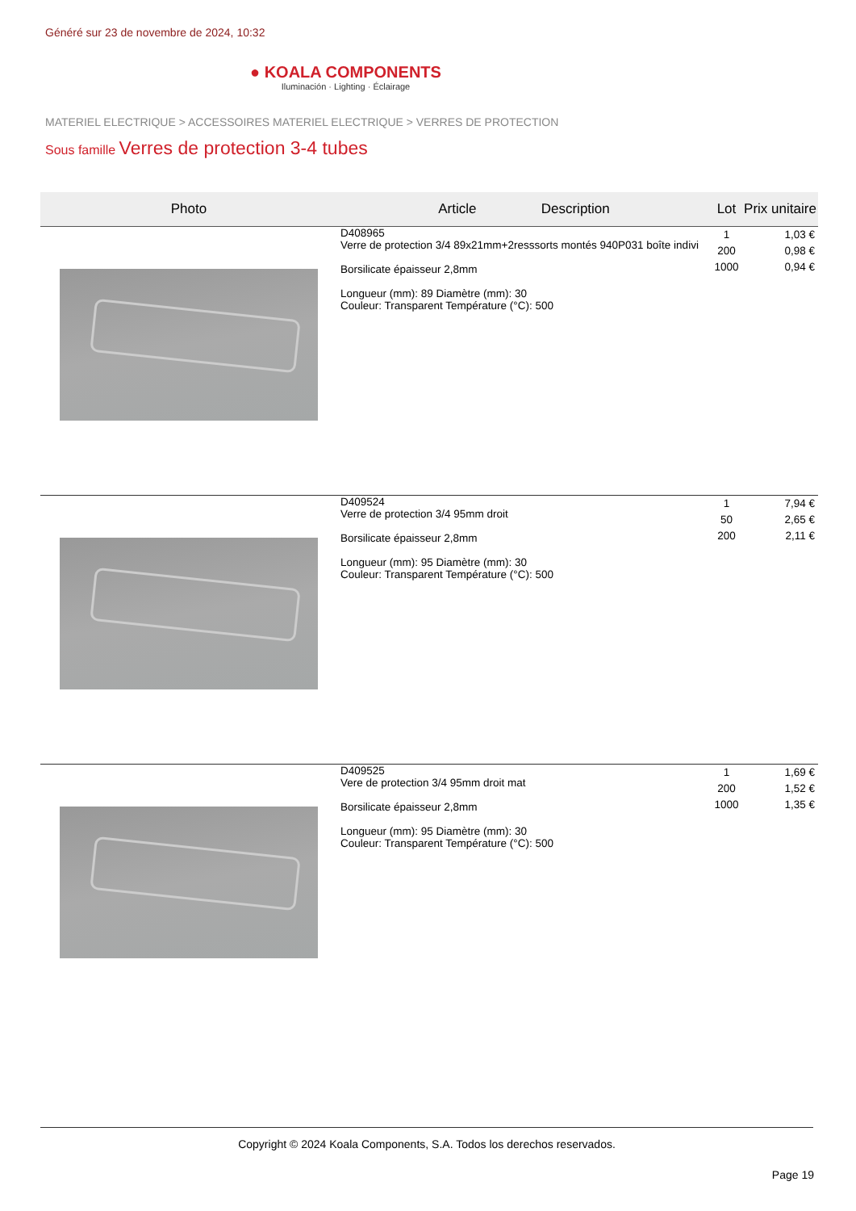Généré sur 23 de novembre de 2024, 10:32
● KOALA COMPONENTS
Iluminación · Lighting · Éclairage
MATERIEL ELECTRIQUE > ACCESSOIRES MATERIEL ELECTRIQUE > VERRES DE PROTECTION
Sous famille Verres de protection 3-4 tubes
| Photo | Article Description | Lot | Prix unitaire |
| --- | --- | --- | --- |
| | D408965 Verre de protection 3/4 89x21mm+2resssorts montés 940P031 boîte indivi Borsilicate épaisseur 2,8mm Longueur (mm): 89 Diamètre (mm): 30 Couleur: Transparent Température (°C): 500 | 1 200 1000 | 1,03 € 0,98 € 0,94 € |
| | D409524 Verre de protection 3/4 95mm droit Borsilicate épaisseur 2,8mm Longueur (mm): 95 Diamètre (mm): 30 Couleur: Transparent Température (°C): 500 | 1 50 200 | 7,94 € 2,65 € 2,11 € |
| | D409525 Vere de protection 3/4 95mm droit mat Borsilicate épaisseur 2,8mm Longueur (mm): 95 Diamètre (mm): 30 Couleur: Transparent Température (°C): 500 | 1 200 1000 | 1,69 € 1,52 € 1,35 € |
Copyright © 2024 Koala Components, S.A. Todos los derechos reservados.
Page 19